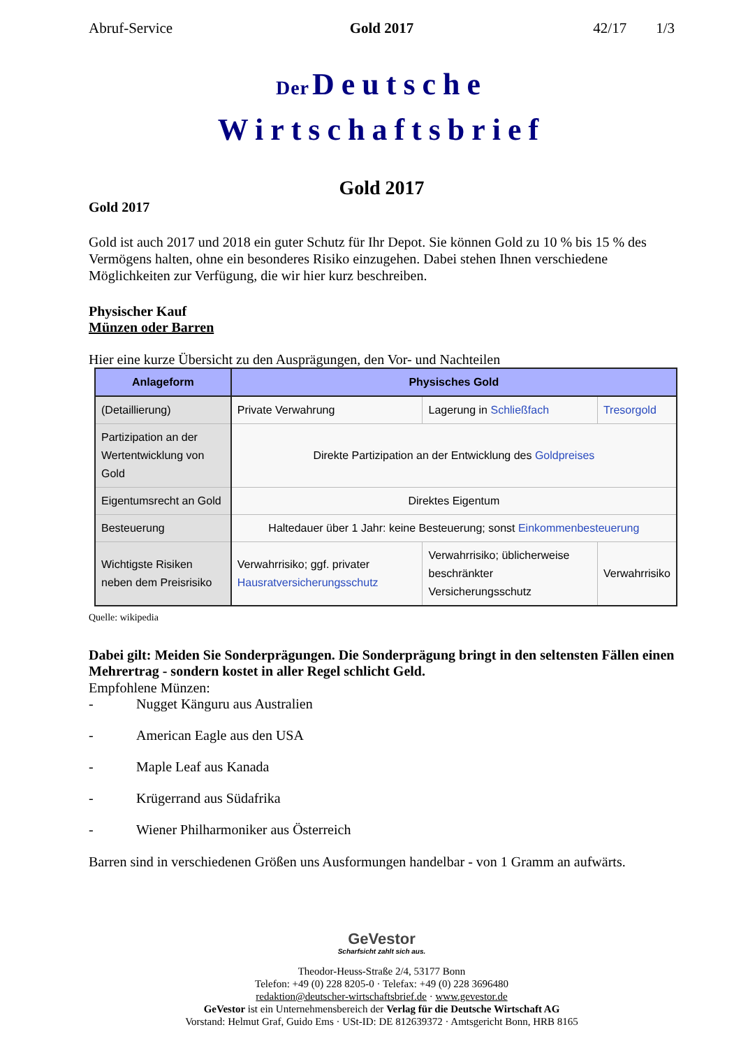Abruf-Service Gold 2017 42/17 1/3
Der Deutsche
Wirtschaftsbrief
Gold 2017
Gold 2017
Gold ist auch 2017 und 2018 ein guter Schutz für Ihr Depot. Sie können Gold zu 10 % bis 15 % des Vermögens halten, ohne ein besonderes Risiko einzugehen. Dabei stehen Ihnen verschiedene Möglichkeiten zur Verfügung, die wir hier kurz beschreiben.
Physischer Kauf
Münzen oder Barren
Hier eine kurze Übersicht zu den Ausprägungen, den Vor- und Nachteilen
| Anlageform | Physisches Gold | | |
| --- | --- | --- | --- |
| (Detaillierung) | Private Verwahrung | Lagerung in Schließfach | Tresorgold |
| Partizipation an der Wertentwicklung von Gold | Direkte Partizipation an der Entwicklung des Goldpreises | | |
| Eigentumsrecht an Gold | Direktes Eigentum | | |
| Besteuerung | Haltedauer über 1 Jahr: keine Besteuerung; sonst Einkommenbesteuerung | | |
| Wichtigste Risiken neben dem Preisrisiko | Verwahrrisiko; ggf. privater Hausratversicherungsschutz | Verwahrrisiko; üblicherweise beschränkter Versicherungsschutz | Verwahrrisiko |
Quelle: wikipedia
Dabei gilt: Meiden Sie Sonderprägungen. Die Sonderprägung bringt in den seltensten Fällen einen Mehrertrag - sondern kostet in aller Regel schlicht Geld.
Empfohlene Münzen:
- Nugget Känguru aus Australien
- American Eagle aus den USA
- Maple Leaf aus Kanada
- Krügerrand aus Südafrika
- Wiener Philharmoniker aus Österreich
Barren sind in verschiedenen Größen uns Ausformungen handelbar - von 1 Gramm an aufwärts.
GeVestor
Scharfsicht zahlt sich aus.
Theodor-Heuss-Straße 2/4, 53177 Bonn
Telefon: +49 (0) 228 8205-0 · Telefax: +49 (0) 228 3696480
redaktion@deutscher-wirtschaftsbrief.de · www.gevestor.de
GeVestor ist ein Unternehmensbereich der Verlag für die Deutsche Wirtschaft AG
Vorstand: Helmut Graf, Guido Ems · USt-ID: DE 812639372 · Amtsgericht Bonn, HRB 8165